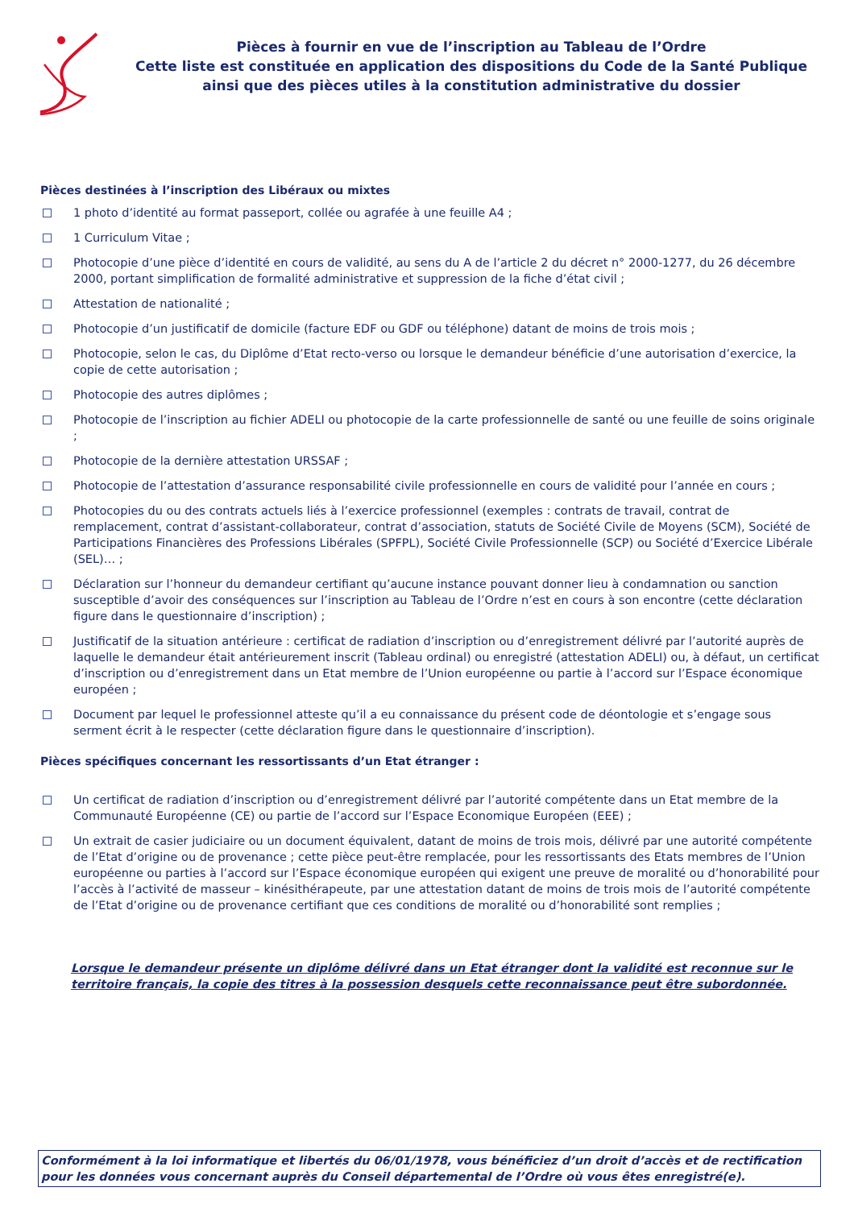Pièces à fournir en vue de l’inscription au Tableau de l’Ordre
Cette liste est constituée en application des dispositions du Code de la Santé Publique
ainsi que des pièces utiles à la constitution administrative du dossier
Pièces destinées à l’inscription des Libéraux ou mixtes
1 photo d’identité au format passeport, collée ou agrafée à une feuille A4 ;
1 Curriculum Vitae ;
Photocopie d’une pièce d’identité en cours de validité, au sens du A de l’article 2 du décret n° 2000-1277, du 26 décembre 2000, portant simplification de formalité administrative et suppression de la fiche d’état civil ;
Attestation de nationalité ;
Photocopie d’un justificatif de domicile (facture EDF ou GDF ou téléphone) datant de moins de trois mois ;
Photocopie, selon le cas, du Diplôme d’Etat recto-verso ou lorsque le demandeur bénéficie d’une autorisation d’exercice, la copie de cette autorisation ;
Photocopie des autres diplômes ;
Photocopie de l’inscription au fichier ADELI ou photocopie de la carte professionnelle de santé ou une feuille de soins originale ;
Photocopie de la dernière attestation URSSAF ;
Photocopie de l’attestation d’assurance responsabilité civile professionnelle en cours de validité pour l’année en cours ;
Photocopies du ou des contrats actuels liés à l’exercice professionnel (exemples : contrats de travail, contrat de remplacement, contrat d’assistant-collaborateur, contrat d’association, statuts de Société Civile de Moyens (SCM), Société de Participations Financières des Professions Libérales (SPFPL), Société Civile Professionnelle (SCP) ou Société d’Exercice Libérale (SEL)… ;
Déclaration sur l’honneur du demandeur certifiant qu’aucune instance pouvant donner lieu à condamnation ou sanction susceptible d’avoir des conséquences sur l’inscription au Tableau de l’Ordre n’est en cours à son encontre (cette déclaration figure dans le questionnaire d’inscription) ;
Justificatif de la situation antérieure : certificat de radiation d’inscription ou d’enregistrement délivré par l’autorité auprès de laquelle le demandeur était antérieurement inscrit (Tableau ordinal) ou enregistré (attestation ADELI) ou, à défaut, un certificat d’inscription ou d’enregistrement dans un Etat membre de l’Union européenne ou partie à l’accord sur l’Espace économique européen ;
Document par lequel le professionnel atteste qu’il a eu connaissance du présent code de déontologie et s’engage sous serment écrit à le respecter (cette déclaration figure dans le questionnaire d’inscription).
Pièces spécifiques concernant les ressortissants d’un Etat étranger :
Un certificat de radiation d’inscription ou d’enregistrement délivré par l’autorité compétente dans un Etat membre de la Communauté Européenne (CE) ou partie de l’accord sur l’Espace Economique Européen (EEE) ;
Un extrait de casier judiciaire ou un document équivalent, datant de moins de trois mois, délivré par une autorité compétente de l’Etat d’origine ou de provenance ; cette pièce peut-être remplacée, pour les ressortissants des Etats membres de l’Union européenne ou parties à l’accord sur l’Espace économique européen qui exigent une preuve de moralité ou d’honorabilité pour l’accès à l’activité de masseur – kinésithérapeute, par une attestation datant de moins de trois mois de l’autorité compétente de l’Etat d’origine ou de provenance certifiant que ces conditions de moralité ou d’honorabilité sont remplies ;
Lorsque le demandeur présente un diplôme délivré dans un Etat étranger dont la validité est reconnue sur le territoire français, la copie des titres à la possession desquels cette reconnaissance peut être subordonnée.
Conformément à la loi informatique et libertés du 06/01/1978, vous bénéficiez d’un droit d’accès et de rectification pour les données vous concernant auprès du Conseil départemental de l’Ordre où vous êtes enregistré(e).